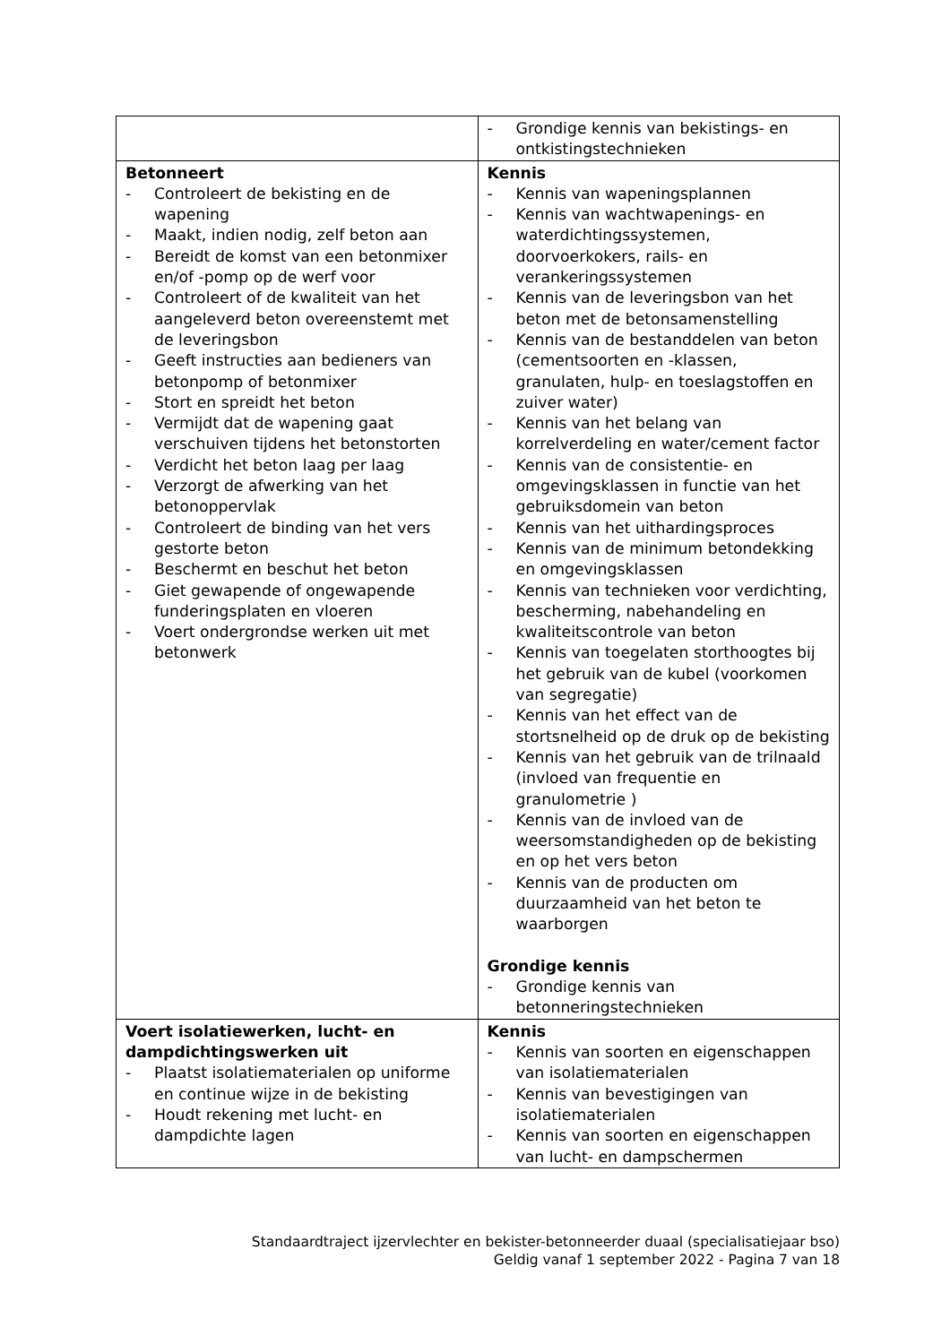| | - Grondige kennis van bekistings- en ontkistingstechnieken |
| Betonneert - Controleert de bekisting en de wapening - Maakt, indien nodig, zelf beton aan - Bereidt de komst van een betonmixer en/of -pomp op de werf voor - Controleert of de kwaliteit van het aangeleverd beton overeenstemt met de leveringsbon - Geeft instructies aan bedieners van betonpomp of betonmixer - Stort en spreidt het beton - Vermijdt dat de wapening gaat verschuiven tijdens het betonstorten - Verdicht het beton laag per laag - Verzorgt de afwerking van het betonoppervlak - Controleert de binding van het vers gestorte beton - Beschermt en beschut het beton - Giet gewapende of ongewapende funderingsplaten en vloeren - Voert ondergrondse werken uit met betonwerk | Kennis - Kennis van wapeningsplannen - Kennis van wachtwapenings- en waterdichtingssystemen, doorvoerkokers, rails- en verankeringssystemen - Kennis van de leveringsbon van het beton met de betonsamenstelling - Kennis van de bestanddelen van beton (cementsoorten en -klassen, granulaten, hulp- en toeslagstoffen en zuiver water) - Kennis van het belang van korrelverdeling en water/cement factor - Kennis van de consistentie- en omgevingsklassen in functie van het gebruiksdomein van beton - Kennis van het uithardingsproces - Kennis van de minimum betondekking en omgevingsklassen - Kennis van technieken voor verdichting, bescherming, nabehandeling en kwaliteitscontrole van beton - Kennis van toegelaten storthoogtes bij het gebruik van de kubel (voorkomen van segregatie) - Kennis van het effect van de stortsnelheid op de druk op de bekisting - Kennis van het gebruik van de trilnaald (invloed van frequentie en granulometrie ) - Kennis van de invloed van de weersomstandigheden op de bekisting en op het vers beton - Kennis van de producten om duurzaamheid van het beton te waarborgen Grondige kennis - Grondige kennis van betonneringstechnieken |
| Voert isolatiewerken, lucht- en dampdichtingswerken uit - Plaatst isolatiematerialen op uniforme en continue wijze in de bekisting - Houdt rekening met lucht- en dampdichte lagen | Kennis - Kennis van soorten en eigenschappen van isolatiematerialen - Kennis van bevestigingen van isolatiematerialen - Kennis van soorten en eigenschappen van lucht- en dampschermen |
Standaardtraject ijzervlechter en bekister-betonneerder duaal (specialisatiejaar bso)
Geldig vanaf 1 september 2022 - Pagina 7 van 18